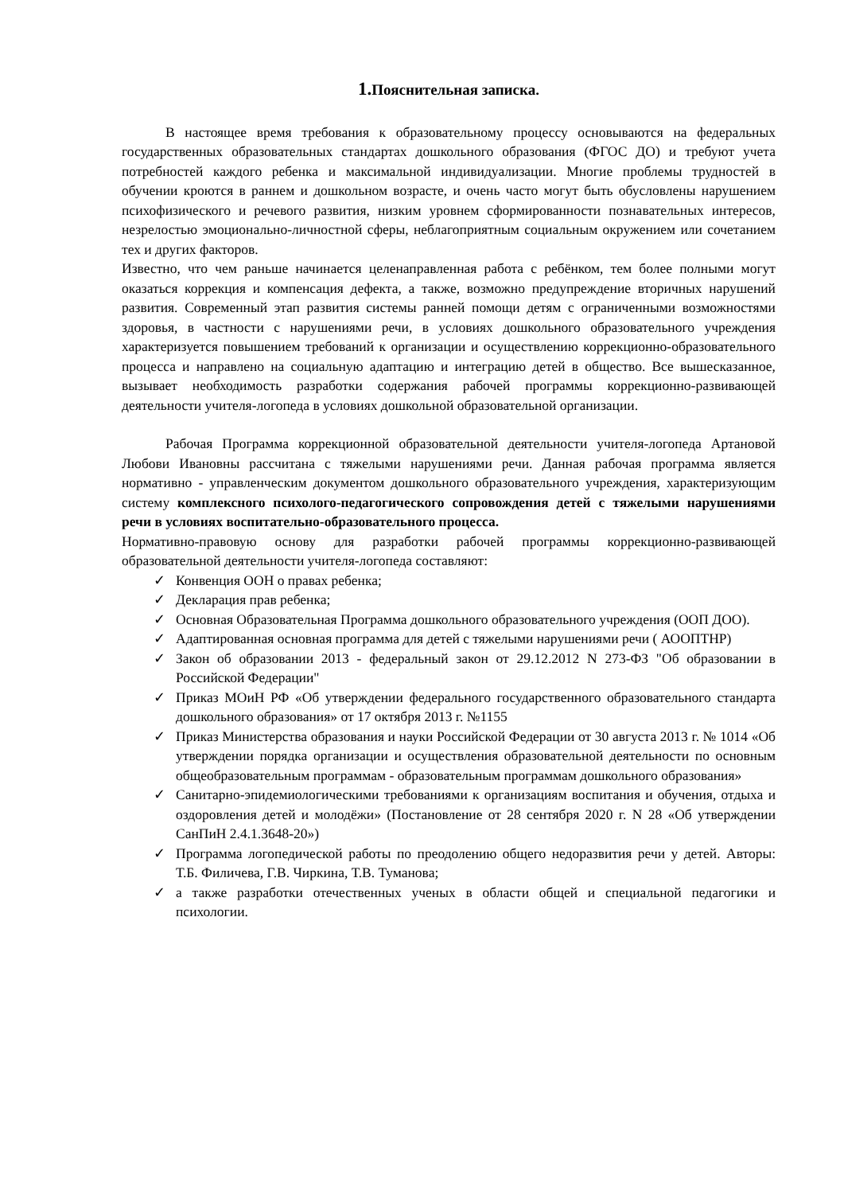1. Пояснительная записка.
В настоящее время требования к образовательному процессу основываются на федеральных государственных образовательных стандартах дошкольного образования (ФГОС ДО) и требуют учета потребностей каждого ребенка и максимальной индивидуализации. Многие проблемы трудностей в обучении кроются в раннем и дошкольном возрасте, и очень часто могут быть обусловлены нарушением психофизического и речевого развития, низким уровнем сформированности познавательных интересов, незрелостью эмоционально-личностной сферы, неблагоприятным социальным окружением или сочетанием тех и других факторов.
Известно, что чем раньше начинается целенаправленная работа с ребёнком, тем более полными могут оказаться коррекция и компенсация дефекта, а также, возможно предупреждение вторичных нарушений развития. Современный этап развития системы ранней помощи детям с ограниченными возможностями здоровья, в частности с нарушениями речи, в условиях дошкольного образовательного учреждения характеризуется повышением требований к организации и осуществлению коррекционно-образовательного процесса и направлено на социальную адаптацию и интеграцию детей в общество. Все вышесказанное, вызывает необходимость разработки содержания рабочей программы коррекционно-развивающей деятельности учителя-логопеда в условиях дошкольной образовательной организации.
Рабочая Программа коррекционной образовательной деятельности учителя-логопеда Артановой Любови Ивановны рассчитана с тяжелыми нарушениями речи. Данная рабочая программа является нормативно - управленческим документом дошкольного образовательного учреждения, характеризующим систему комплексного психолого-педагогического сопровождения детей с тяжелыми нарушениями речи в условиях воспитательно-образовательного процесса.
Нормативно-правовую основу для разработки рабочей программы коррекционно-развивающей образовательной деятельности учителя-логопеда составляют:
✓ Конвенция ООН о правах ребенка;
✓ Декларация прав ребенка;
✓ Основная Образовательная Программа дошкольного образовательного учреждения (ООП ДОО).
✓ Адаптированная основная программа для детей с тяжелыми нарушениями речи ( АООПТНР)
✓ Закон об образовании 2013 - федеральный закон от 29.12.2012 N 273-ФЗ "Об образовании в Российской Федерации"
✓ Приказ МОиН РФ «Об утверждении федерального государственного образовательного стандарта дошкольного образования» от 17 октября 2013 г. №1155
✓ Приказ Министерства образования и науки Российской Федерации от 30 августа 2013 г. № 1014 «Об утверждении порядка организации и осуществления образовательной деятельности по основным общеобразовательным программам - образовательным программам дошкольного образования»
✓ Санитарно-эпидемиологическими требованиями к организациям воспитания и обучения, отдыха и оздоровления детей и молодёжи» (Постановление от 28 сентября 2020 г. N 28 «Об утверждении СанПиН 2.4.1.3648-20»)
✓ Программа логопедической работы по преодолению общего недоразвития речи у детей. Авторы: Т.Б. Филичева, Г.В. Чиркина, Т.В. Туманова;
✓ а также разработки отечественных ученых в области общей и специальной педагогики и психологии.